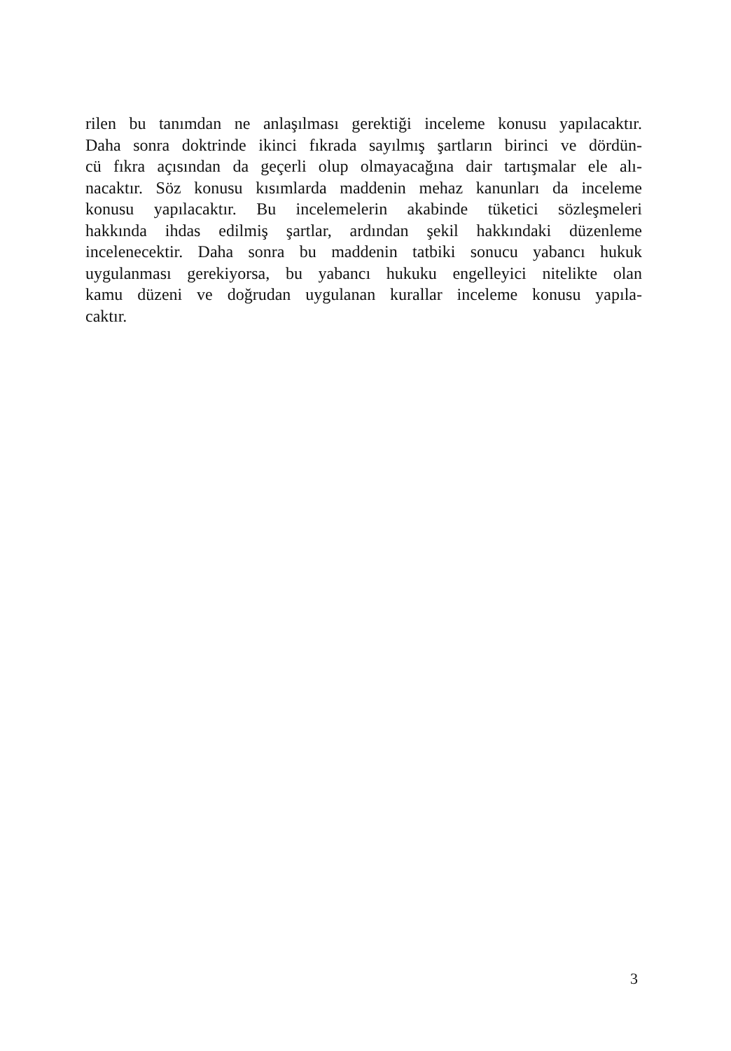rilen bu tanımdan ne anlaşılması gerektiği inceleme konusu yapılacaktır.
Daha sonra doktrinde ikinci fıkrada sayılmış şartların birinci ve dördün-
cü fıkra açısından da geçerli olup olmayacağına dair tartışmalar ele alı-
nacaktır. Söz konusu kısımlarda maddenin mehaz kanunları da inceleme
konusu yapılacaktır. Bu incelemelerin akabinde tüketici sözleşmeleri
hakkında ihdas edilmiş şartlar, ardından şekil hakkındaki düzenleme
incelenecektir. Daha sonra bu maddenin tatbiki sonucu yabancı hukuk
uygulanması gerekiyorsa, bu yabancı hukuku engelleyici nitelikte olan
kamu düzeni ve doğrudan uygulanan kurallar inceleme konusu yapıla-
caktır.
3